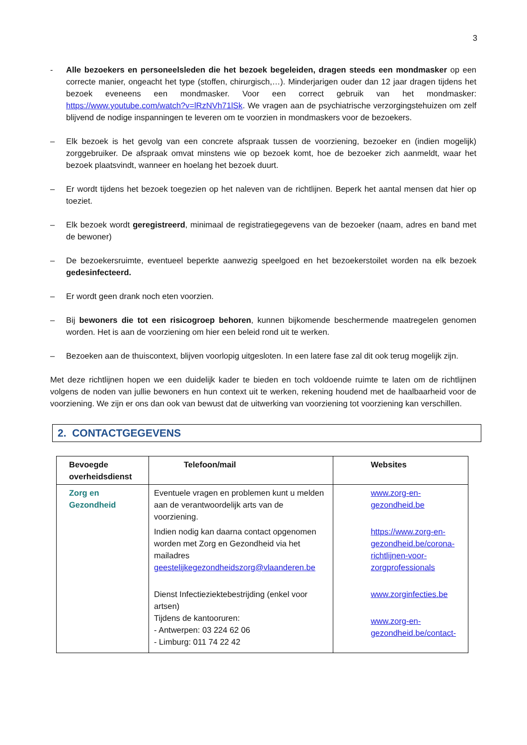3
- Alle bezoekers en personeelsleden die het bezoek begeleiden, dragen steeds een mondmasker op een correcte manier, ongeacht het type (stoffen, chirurgisch,…). Minderjarigen ouder dan 12 jaar dragen tijdens het bezoek eveneens een mondmasker. Voor een correct gebruik van het mondmasker: https://www.youtube.com/watch?v=lRzNVh71lSk. We vragen aan de psychiatrische verzorgingstehuizen om zelf blijvend de nodige inspanningen te leveren om te voorzien in mondmaskers voor de bezoekers.
– Elk bezoek is het gevolg van een concrete afspraak tussen de voorziening, bezoeker en (indien mogelijk) zorggebruiker. De afspraak omvat minstens wie op bezoek komt, hoe de bezoeker zich aanmeldt, waar het bezoek plaatsvindt, wanneer en hoelang het bezoek duurt.
– Er wordt tijdens het bezoek toegezien op het naleven van de richtlijnen. Beperk het aantal mensen dat hier op toeziet.
– Elk bezoek wordt geregistreerd, minimaal de registratiegegevens van de bezoeker (naam, adres en band met de bewoner)
– De bezoekersruimte, eventueel beperkte aanwezig speelgoed en het bezoekerstoilet worden na elk bezoek gedesinfecteerd.
– Er wordt geen drank noch eten voorzien.
– Bij bewoners die tot een risicogroep behoren, kunnen bijkomende beschermende maatregelen genomen worden. Het is aan de voorziening om hier een beleid rond uit te werken.
– Bezoeken aan de thuiscontext, blijven voorlopig uitgesloten. In een latere fase zal dit ook terug mogelijk zijn.
Met deze richtlijnen hopen we een duidelijk kader te bieden en toch voldoende ruimte te laten om de richtlijnen volgens de noden van jullie bewoners en hun context uit te werken, rekening houdend met de haalbaarheid voor de voorziening. We zijn er ons dan ook van bewust dat de uitwerking van voorziening tot voorziening kan verschillen.
2. CONTACTGEGEVENS
| Bevoegde overheidsdienst | Telefoon/mail | Websites |
| --- | --- | --- |
| Zorg en Gezondheid | Eventuele vragen en problemen kunt u melden aan de verantwoordelijk arts van de voorziening. Indien nodig kan daarna contact opgenomen worden met Zorg en Gezondheid via het mailadres geestelijkegezondheidszorg@vlaanderen.be Dienst Infectieziektebestrijding (enkel voor artsen) Tijdens de kantooruren: - Antwerpen: 03 224 62 06 - Limburg: 011 74 22 42 | www.zorg-en-gezondheid.be https://www.zorg-en-gezondheid.be/corona-richtlijnen-voor-zorgprofessionals www.zorginfecties.be www.zorg-en-gezondheid.be/contact- |